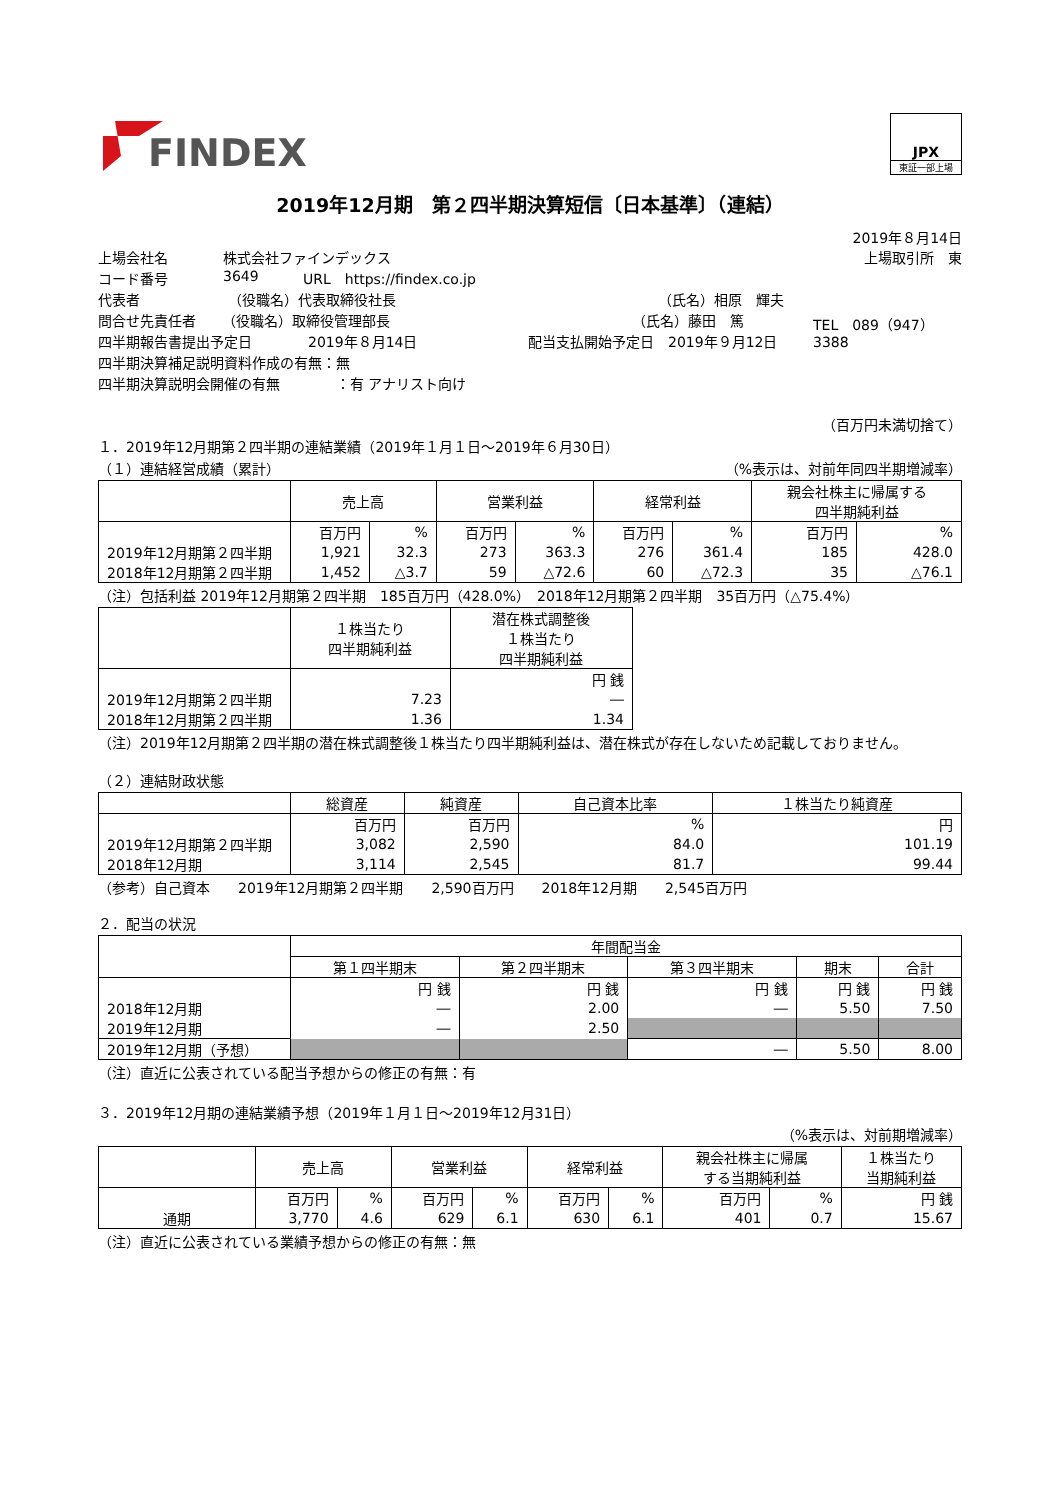FINDEX
JPX
東証一部上場
2019年12月期　第２四半期決算短信〔日本基準〕（連結）
2019年８月14日
上場会社名 株式会社ファインデックス 上場取引所　東
コード番号 3649 URL　https://findex.co.jp
代表者 （役職名）代表取締役社長 （氏名）相原　輝夫
問合せ先責任者 （役職名）取締役管理部長 （氏名）藤田　篤 TEL　089（947）3388
四半期報告書提出予定日 2019年８月14日 配当支払開始予定日　2019年９月12日
四半期決算補足説明資料作成の有無：無
四半期決算説明会開催の有無　　　　：有 アナリスト向け
（百万円未満切捨て）
１．2019年12月期第２四半期の連結業績（2019年１月１日～2019年６月30日）
（１）連結経営成績（累計） （%表示は、対前年同四半期増減率）
| | 売上高 | | 営業利益 | | 経常利益 | | 親会社株主に帰属する 四半期純利益 | | |
| --- | --- | --- | --- | --- | --- | --- | --- | --- | --- |
| | | 百万円 | % | 百万円 | % | 百万円 | % | 百万円 | % |
| 2019年12月期第２四半期 | 1,921 | 32.3 | 273 | 363.3 | 276 | 361.4 | 185 | 428.0 | |
| 2018年12月期第２四半期 | 1,452 | △3.7 | 59 | △72.6 | 60 | △72.3 | 35 | △76.1 | |
（注）包括利益 2019年12月期第２四半期　185百万円（428.0%）　2018年12月期第２四半期　35百万円（△75.4%）
| | １株当たり 四半期純利益 | 潜在株式調整後 １株当たり 四半期純利益 |
| --- | --- | --- |
| | | 円 銭 |
| 2019年12月期第２四半期 | 7.23 | ― |
| 2018年12月期第２四半期 | 1.36 | 1.34 |
（注）2019年12月期第２四半期の潜在株式調整後１株当たり四半期純利益は、潜在株式が存在しないため記載しておりません。
（２）連結財政状態
| | 総資産 | 純資産 | 自己資本比率 | １株当たり純資産 |
| --- | --- | --- | --- | --- |
| | 百万円 | 百万円 | % | 円 |
| 2019年12月期第２四半期 | 3,082 | 2,590 | 84.0 | 101.19 |
| 2018年12月期 | 3,114 | 2,545 | 81.7 | 99.44 |
（参考）自己資本　　2019年12月期第２四半期　　2,590百万円　　2018年12月期　　2,545百万円
２．配当の状況
| | 年間配当金 | | | | |
| --- | --- | --- | --- | --- | --- |
| | 第１四半期末 | 第２四半期末 | 第３四半期末 | 期末 | 合計 |
| | 円 銭 | 円 銭 | 円 銭 | 円 銭 | 円 銭 |
| 2018年12月期 | ― | 2.00 | ― | 5.50 | 7.50 |
| 2019年12月期 | ― | 2.50 | | | |
| 2019年12月期（予想） | | | ― | 5.50 | 8.00 |
（注）直近に公表されている配当予想からの修正の有無：有
３．2019年12月期の連結業績予想（2019年１月１日～2019年12月31日）
（%表示は、対前期増減率）
| | 売上高 | | 営業利益 | | 経常利益 | | 親会社株主に帰属 する当期純利益 | | １株当たり 当期純利益 |
| --- | --- | --- | --- | --- | --- | --- | --- | --- | --- |
| | 百万円 | % | 百万円 | % | 百万円 | % | 百万円 | % | 円 銭 |
| 通期 | 3,770 | 4.6 | 629 | 6.1 | 630 | 6.1 | 401 | 0.7 | 15.67 |
（注）直近に公表されている業績予想からの修正の有無：無